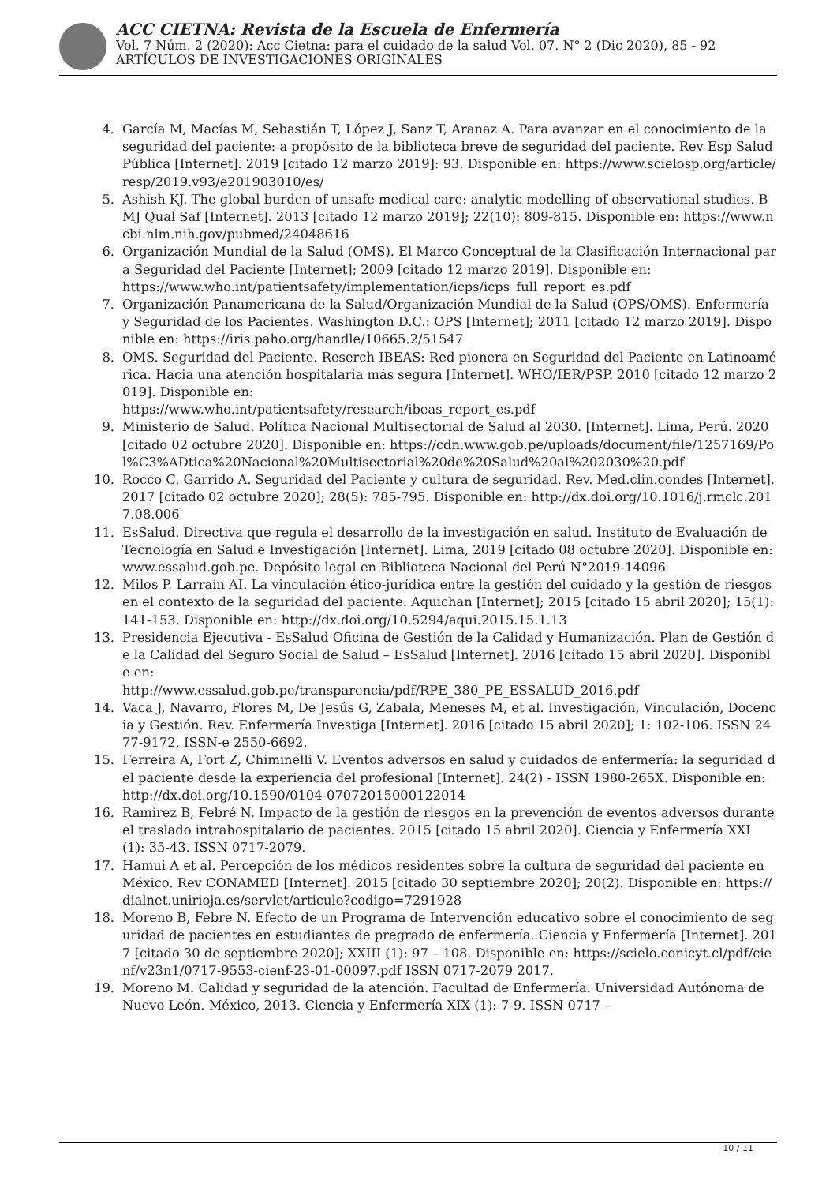ACC CIETNA: Revista de la Escuela de Enfermería
Vol. 7 Núm. 2 (2020): Acc Cietna: para el cuidado de la salud Vol. 07. N° 2 (Dic 2020), 85 - 92
ARTÍCULOS DE INVESTIGACIONES ORIGINALES
4. García M, Macías M, Sebastián T, López J, Sanz T, Aranaz A. Para avanzar en el conocimiento de la seguridad del paciente: a propósito de la biblioteca breve de seguridad del paciente. Rev Esp Salud Pública [Internet]. 2019 [citado 12 marzo 2019]: 93. Disponible en: https://www.scielosp.org/article/resp/2019.v93/e201903010/es/
5. Ashish KJ. The global burden of unsafe medical care: analytic modelling of observational studies. BMJ Qual Saf [Internet]. 2013 [citado 12 marzo 2019]; 22(10): 809-815. Disponible en: https://www.ncbi.nlm.nih.gov/pubmed/24048616
6. Organización Mundial de la Salud (OMS). El Marco Conceptual de la Clasificación Internacional para Seguridad del Paciente [Internet]; 2009 [citado 12 marzo 2019]. Disponible en:
https://www.who.int/patientsafety/implementation/icps/icps_full_report_es.pdf
7. Organización Panamericana de la Salud/Organización Mundial de la Salud (OPS/OMS). Enfermería y Seguridad de los Pacientes. Washington D.C.: OPS [Internet]; 2011 [citado 12 marzo 2019]. Disponible en: https://iris.paho.org/handle/10665.2/51547
8. OMS. Seguridad del Paciente. Reserch IBEAS: Red pionera en Seguridad del Paciente en Latinoamérica. Hacia una atención hospitalaria más segura [Internet]. WHO/IER/PSP. 2010 [citado 12 marzo 2019]. Disponible en:
https://www.who.int/patientsafety/research/ibeas_report_es.pdf
9. Ministerio de Salud. Política Nacional Multisectorial de Salud al 2030. [Internet]. Lima, Perú. 2020 [citado 02 octubre 2020]. Disponible en: https://cdn.www.gob.pe/uploads/document/file/1257169/Pol%C3%ADtica%20Nacional%20Multisectorial%20de%20Salud%20al%202030%20.pdf
10. Rocco C, Garrido A. Seguridad del Paciente y cultura de seguridad. Rev. Med.clin.condes [Internet]. 2017 [citado 02 octubre 2020]; 28(5): 785-795. Disponible en: http://dx.doi.org/10.1016/j.rmclc.2017.08.006
11. EsSalud. Directiva que regula el desarrollo de la investigación en salud. Instituto de Evaluación de Tecnología en Salud e Investigación [Internet]. Lima, 2019 [citado 08 octubre 2020]. Disponible en: www.essalud.gob.pe. Depósito legal en Biblioteca Nacional del Perú N°2019-14096
12. Milos P, Larraín AI. La vinculación ético-jurídica entre la gestión del cuidado y la gestión de riesgos en el contexto de la seguridad del paciente. Aquichan [Internet]; 2015 [citado 15 abril 2020]; 15(1): 141-153. Disponible en: http://dx.doi.org/10.5294/aqui.2015.15.1.13
13. Presidencia Ejecutiva - EsSalud Oficina de Gestión de la Calidad y Humanización. Plan de Gestión de la Calidad del Seguro Social de Salud – EsSalud [Internet]. 2016 [citado 15 abril 2020]. Disponible en:
http://www.essalud.gob.pe/transparencia/pdf/RPE_380_PE_ESSALUD_2016.pdf
14. Vaca J, Navarro, Flores M, De Jesús G, Zabala, Meneses M, et al. Investigación, Vinculación, Docencia y Gestión. Rev. Enfermería Investiga [Internet]. 2016 [citado 15 abril 2020]; 1: 102-106. ISSN 2477-9172, ISSN-e 2550-6692.
15. Ferreira A, Fort Z, Chiminelli V. Eventos adversos en salud y cuidados de enfermería: la seguridad del paciente desde la experiencia del profesional [Internet]. 24(2) - ISSN 1980-265X. Disponible en: http://dx.doi.org/10.1590/0104-07072015000122014
16. Ramírez B, Febré N. Impacto de la gestión de riesgos en la prevención de eventos adversos durante el traslado intrahospitalario de pacientes. 2015 [citado 15 abril 2020]. Ciencia y Enfermería XXI (1): 35-43. ISSN 0717-2079.
17. Hamui A et al. Percepción de los médicos residentes sobre la cultura de seguridad del paciente en México. Rev CONAMED [Internet]. 2015 [citado 30 septiembre 2020]; 20(2). Disponible en: https://dialnet.unirioja.es/servlet/articulo?codigo=7291928
18. Moreno B, Febre N. Efecto de un Programa de Intervención educativo sobre el conocimiento de seguridad de pacientes en estudiantes de pregrado de enfermería. Ciencia y Enfermería [Internet]. 2017 [citado 30 de septiembre 2020]; XXIII (1): 97 – 108. Disponible en: https://scielo.conicyt.cl/pdf/cienf/v23n1/0717-9553-cienf-23-01-00097.pdf ISSN 0717-2079 2017.
19. Moreno M. Calidad y seguridad de la atención. Facultad de Enfermería. Universidad Autónoma de Nuevo León. México, 2013. Ciencia y Enfermería XIX (1): 7-9. ISSN 0717 –
10 / 11